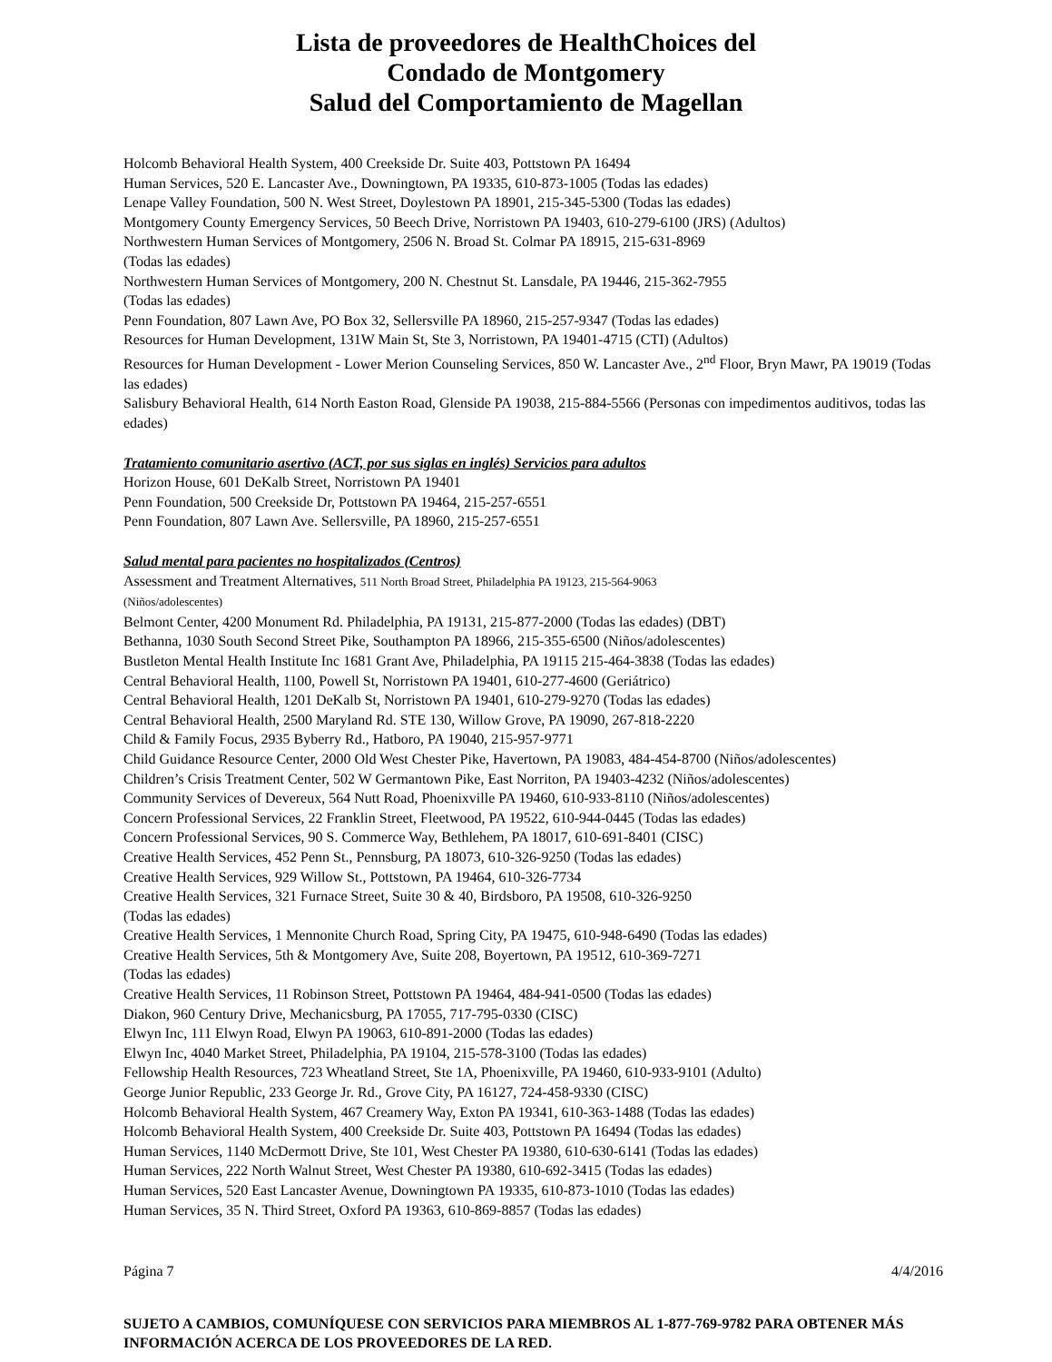Lista de proveedores de HealthChoices del
Condado de Montgomery
Salud del Comportamiento de Magellan
Holcomb Behavioral Health System, 400 Creekside Dr. Suite 403, Pottstown PA 16494
Human Services, 520 E. Lancaster Ave., Downingtown, PA 19335, 610-873-1005 (Todas las edades)
Lenape Valley Foundation, 500 N. West Street, Doylestown PA 18901, 215-345-5300 (Todas las edades)
Montgomery County Emergency Services, 50 Beech Drive, Norristown PA 19403, 610-279-6100 (JRS) (Adultos)
Northwestern Human Services of Montgomery, 2506 N. Broad St. Colmar PA 18915, 215-631-8969
(Todas las edades)
Northwestern Human Services of Montgomery, 200 N. Chestnut St. Lansdale, PA 19446, 215-362-7955
(Todas las edades)
Penn Foundation, 807 Lawn Ave, PO Box 32, Sellersville PA 18960, 215-257-9347 (Todas las edades)
Resources for Human Development, 131W Main St, Ste 3, Norristown, PA 19401-4715 (CTI) (Adultos)
Resources for Human Development - Lower Merion Counseling Services, 850 W. Lancaster Ave., 2<sup>nd</sup> Floor, Bryn Mawr, PA 19019 (Todas las edades)
Salisbury Behavioral Health, 614 North Easton Road, Glenside PA 19038, 215-884-5566 (Personas con impedimentos auditivos, todas las edades)
Tratamiento comunitario asertivo (ACT, por sus siglas en inglés) Servicios para adultos
Horizon House, 601 DeKalb Street, Norristown PA 19401
Penn Foundation, 500 Creekside Dr, Pottstown PA 19464, 215-257-6551
Penn Foundation, 807 Lawn Ave. Sellersville, PA 18960, 215-257-6551
Salud mental para pacientes no hospitalizados (Centros)
Assessment and Treatment Alternatives, 511 North Broad Street, Philadelphia PA 19123, 215-564-9063
(Niños/adolescentes)
Belmont Center, 4200 Monument Rd. Philadelphia, PA 19131, 215-877-2000 (Todas las edades) (DBT)
Bethanna, 1030 South Second Street Pike, Southampton PA 18966, 215-355-6500 (Niños/adolescentes)
Bustleton Mental Health Institute Inc 1681 Grant Ave, Philadelphia, PA 19115 215-464-3838 (Todas las edades)
Central Behavioral Health, 1100, Powell St, Norristown PA 19401, 610-277-4600 (Geriátrico)
Central Behavioral Health, 1201 DeKalb St, Norristown PA 19401, 610-279-9270 (Todas las edades)
Central Behavioral Health, 2500 Maryland Rd. STE 130, Willow Grove, PA 19090, 267-818-2220
Child & Family Focus, 2935 Byberry Rd., Hatboro, PA 19040, 215-957-9771
Child Guidance Resource Center, 2000 Old West Chester Pike, Havertown, PA 19083, 484-454-8700 (Niños/adolescentes)
Children’s Crisis Treatment Center, 502 W Germantown Pike, East Norriton, PA 19403-4232 (Niños/adolescentes)
Community Services of Devereux, 564 Nutt Road, Phoenixville PA 19460, 610-933-8110 (Niños/adolescentes)
Concern Professional Services, 22 Franklin Street, Fleetwood, PA 19522, 610-944-0445 (Todas las edades)
Concern Professional Services, 90 S. Commerce Way, Bethlehem, PA 18017, 610-691-8401 (CISC)
Creative Health Services, 452 Penn St., Pennsburg, PA 18073, 610-326-9250 (Todas las edades)
Creative Health Services, 929 Willow St., Pottstown, PA 19464, 610-326-7734
Creative Health Services, 321 Furnace Street, Suite 30 & 40, Birdsboro, PA 19508, 610-326-9250
(Todas las edades)
Creative Health Services, 1 Mennonite Church Road, Spring City, PA 19475, 610-948-6490 (Todas las edades)
Creative Health Services, 5th & Montgomery Ave, Suite 208, Boyertown, PA 19512, 610-369-7271
(Todas las edades)
Creative Health Services, 11 Robinson Street, Pottstown PA 19464, 484-941-0500 (Todas las edades)
Diakon, 960 Century Drive, Mechanicsburg, PA 17055, 717-795-0330 (CISC)
Elwyn Inc, 111 Elwyn Road, Elwyn PA 19063, 610-891-2000 (Todas las edades)
Elwyn Inc, 4040 Market Street, Philadelphia, PA 19104, 215-578-3100 (Todas las edades)
Fellowship Health Resources, 723 Wheatland Street, Ste 1A, Phoenixville, PA 19460, 610-933-9101 (Adulto)
George Junior Republic, 233 George Jr. Rd., Grove City, PA 16127, 724-458-9330 (CISC)
Holcomb Behavioral Health System, 467 Creamery Way, Exton PA 19341, 610-363-1488 (Todas las edades)
Holcomb Behavioral Health System, 400 Creekside Dr. Suite 403, Pottstown PA 16494 (Todas las edades)
Human Services, 1140 McDermott Drive, Ste 101, West Chester PA 19380, 610-630-6141 (Todas las edades)
Human Services, 222 North Walnut Street, West Chester PA 19380, 610-692-3415 (Todas las edades)
Human Services, 520 East Lancaster Avenue, Downingtown PA 19335, 610-873-1010 (Todas las edades)
Human Services, 35 N. Third Street, Oxford PA 19363, 610-869-8857 (Todas las edades)
Página 7 4/4/2016
SUJETO A CAMBIOS, COMUNÍQUESE CON SERVICIOS PARA MIEMBROS AL 1-877-769-9782 PARA OBTENER MÁS INFORMACIÓN ACERCA DE LOS PROVEEDORES DE LA RED.